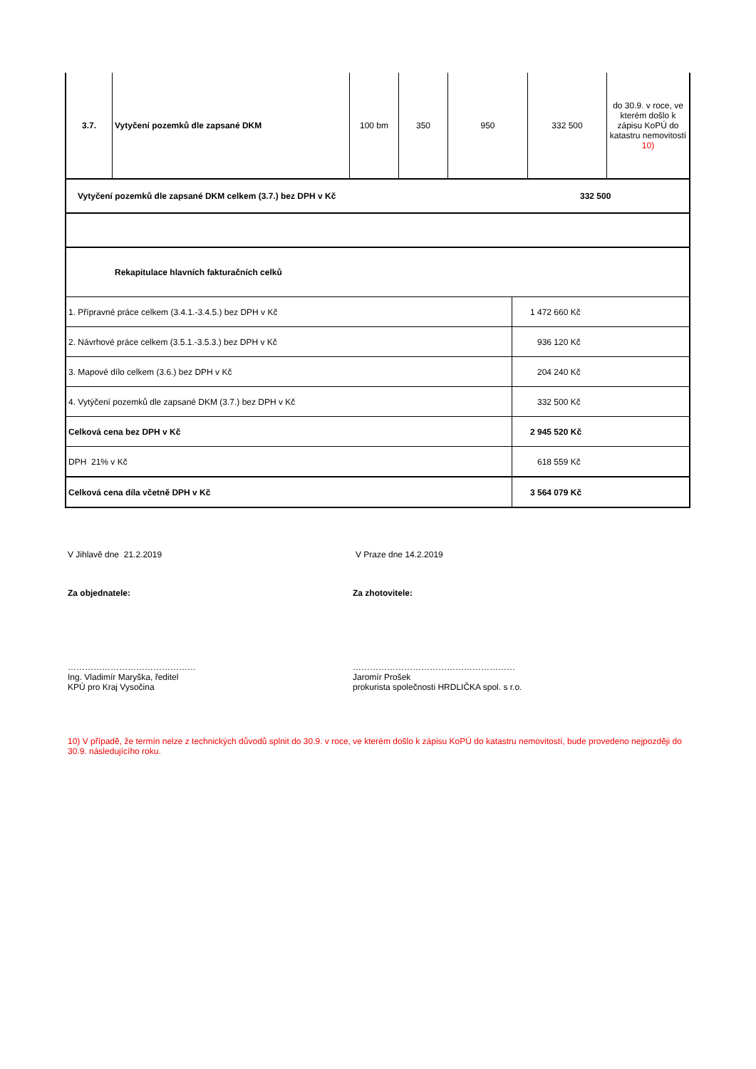| 3.7. | Vytyčení pozemků dle zapsané DKM | 100 bm | 350 | 950 | 332 500 | do 30.9. v roce, ve kterém došlo k zápisu KoPÚ do katastru nemovitostí 10) |
| Vytyčení pozemků dle zapsané DKM celkem (3.7.) bez DPH v Kč | 332 500 |
| Rekapitulace hlavních fakturačních celků | |
| 1. Přípravné práce celkem (3.4.1.-3.4.5.) bez DPH v Kč | 1 472 660 Kč |
| 2. Návrhové práce celkem (3.5.1.-3.5.3.) bez DPH v Kč | 936 120 Kč |
| 3. Mapové dílo celkem (3.6.) bez DPH v Kč | 204 240 Kč |
| 4. Vytýčení pozemků dle zapsané DKM (3.7.) bez DPH v Kč | 332 500 Kč |
| Celková cena bez DPH v Kč | 2 945 520 Kč |
| DPH 21% v Kč | 618 559 Kč |
| Celková cena díla včetně DPH v Kč | 3 564 079 Kč |
V Jihlavě dne 21.2.2019 V Praze dne 14.2.2019
Za objednatele: Za zhotovitele:
………………………………………
Ing. Vladimír Maryška, ředitel
KPÚ pro Kraj Vysočina
…………………………………………………
Jaromír Prošek
prokurista společnosti HRDLIČKA spol. s r.o.
10) V případě, že termín nelze z technických důvodů splnit do 30.9. v roce, ve kterém došlo k zápisu KoPÚ do katastru nemovitostí, bude provedeno nejpozději do 30.9. následujícího roku.